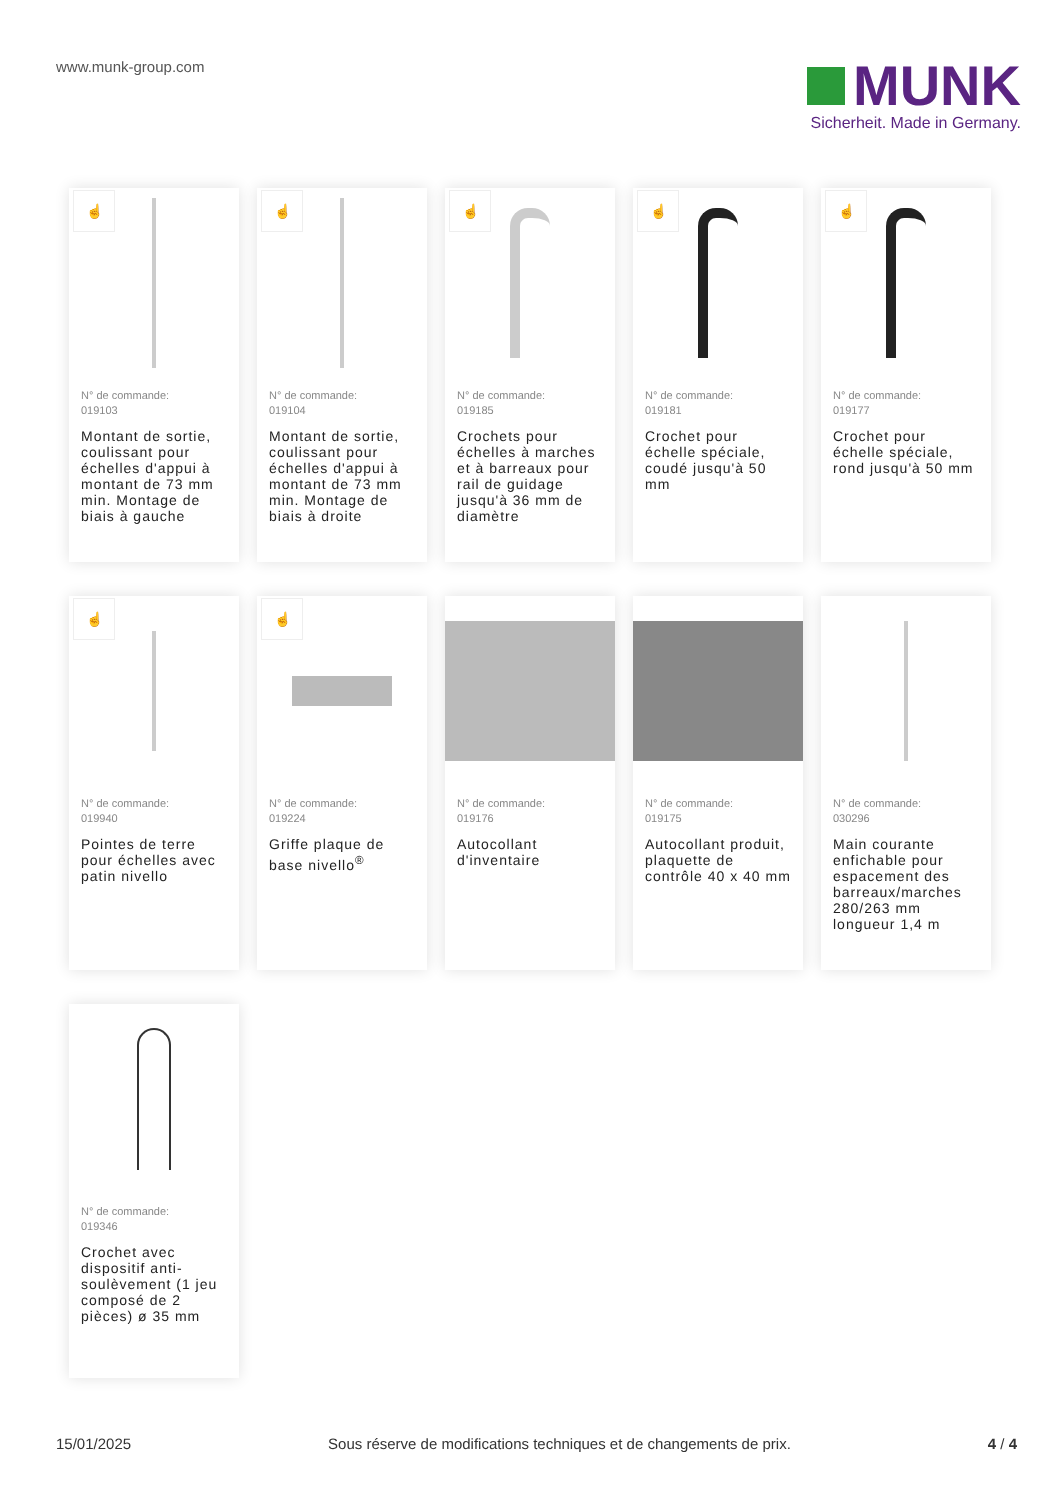www.munk-group.com
MUNK
Sicherheit. Made in Germany.
☝
N° de commande:
019103
Montant de sortie, coulissant pour échelles d'appui à montant de 73 mm min. Montage de biais à gauche
☝
N° de commande:
019104
Montant de sortie, coulissant pour échelles d'appui à montant de 73 mm min. Montage de biais à droite
☝
N° de commande:
019185
Crochets pour échelles à marches et à barreaux pour rail de guidage jusqu'à 36 mm de diamètre
☝
N° de commande:
019181
Crochet pour échelle spéciale, coudé jusqu'à 50 mm
☝
N° de commande:
019177
Crochet pour échelle spéciale, rond jusqu'à 50 mm
☝
N° de commande:
019940
Pointes de terre pour échelles avec patin nivello
☝
N° de commande:
019224
Griffe plaque de base nivello<sup>®</sup>
N° de commande:
019176
Autocollant d'inventaire
N° de commande:
019175
Autocollant produit, plaquette de contrôle 40 x 40 mm
N° de commande:
030296
Main courante enfichable pour espacement des barreaux/marches 280/263 mm longueur 1,4 m
N° de commande:
019346
Crochet avec dispositif anti-soulèvement (1 jeu composé de 2 pièces) ø 35 mm
15/01/2025 Sous réserve de modifications techniques et de changements de prix. 4 / 4